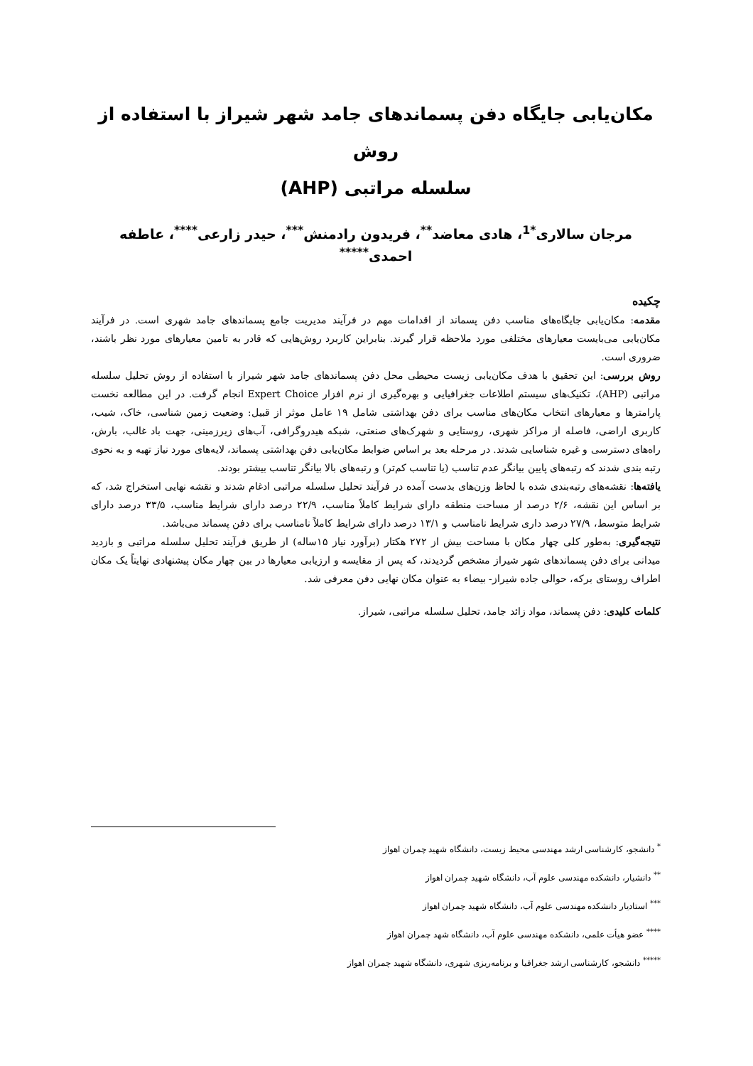مکان‌یابی جایگاه دفن پسماندهای جامد شهر شیراز با استفاده از روش
سلسله مراتبی (AHP)
مرجان سالاری<sup>*1</sup>، هادی معاضد<sup>**</sup>، فریدون رادمنش<sup>***</sup>، حیدر زارعی<sup>****</sup>، عاطفه احمدی<sup>*****</sup>
چکیده
مقدمه: مکان‌یابی جایگاه‌های مناسب دفن پسماند از اقدامات مهم در فرآیند مدیریت جامع پسماندهای جامد شهری است. در فرآیند مکان‌یابی می‌بایست معیارهای مختلفی مورد ملاحظه قرار گیرند. بنابراین کاربرد روش‌هایی که قادر به تامین معیارهای مورد نظر باشند، ضروری است.
روش بررسی: این تحقیق با هدف مکان‌یابی زیست محیطی محل دفن پسماندهای جامد شهر شیراز با استفاده از روش تحلیل سلسله مراتبی (AHP)، تکنیک‌های سیستم اطلاعات جغرافیایی و بهره‌گیری از نرم افزار Expert Choice انجام گرفت. در این مطالعه نخست پارامترها و معیارهای انتخاب مکان‌های مناسب برای دفن بهداشتی شامل ۱۹ عامل موثر از قبیل: وضعیت زمین شناسی، خاک، شیب، کاربری اراضی، فاصله از مراکز شهری، روستایی و شهرک‌های صنعتی، شبکه هیدروگرافی، آب‌های زیرزمینی، جهت باد غالب، بارش، راه‌های دسترسی و غیره شناسایی شدند. در مرحله بعد بر اساس ضوابط مکان‌یابی دفن بهداشتی پسماند، لایه‌های مورد نیاز تهیه و به نحوی رتبه بندی شدند که رتبه‌های پایین بیانگر عدم تناسب (یا تناسب کم‌تر) و رتبه‌های بالا بیانگر تناسب بیشتر بودند.
یافته‌ها: نقشه‌های رتبه‌بندی شده با لحاظ وزن‌های بدست آمده در فرآیند تحلیل سلسله مراتبی ادغام شدند و نقشه نهایی استخراج شد، که بر اساس این نقشه، ۲/۶ درصد از مساحت منطقه دارای شرایط کاملاً مناسب، ۲۲/۹ درصد دارای شرایط مناسب، ۳۳/۵ درصد دارای شرایط متوسط، ۲۷/۹ درصد داری شرایط نامناسب و ۱۳/۱ درصد دارای شرایط کاملاً نامناسب برای دفن پسماند می‌باشد.
نتیجه‌گیری: به‌طور کلی چهار مکان با مساحت بیش از ۲۷۲ هکتار (برآورد نیاز ۱۵ساله) از طریق فرآیند تحلیل سلسله مراتبی و بازدید میدانی برای دفن پسماندهای شهر شیراز مشخص گردیدند، که پس از مقایسه و ارزیابی معیارها در بین چهار مکان پیشنهادی نهایتاً یک مکان اطراف روستای برکه، حوالی جاده شیراز- بیضاء به عنوان مکان نهایی دفن معرفی شد.
کلمات کلیدی: دفن پسماند، مواد زائد جامد، تحلیل سلسله مراتبی، شیراز.
<sup>*</sup> دانشجو، کارشناسی ارشد مهندسی محیط زیست، دانشگاه شهید چمران اهواز
<sup>**</sup> دانشیار، دانشکده مهندسی علوم آب، دانشگاه شهید چمران اهواز
<sup>***</sup> استادیار دانشکده مهندسی علوم آب، دانشگاه شهید چمران اهواز
<sup>****</sup> عضو هیأت علمی، دانشکده مهندسی علوم آب، دانشگاه شهد چمران اهواز
<sup>*****</sup> دانشجو، کارشناسی ارشد جغرافیا و برنامه‌ریزی شهری، دانشگاه شهید چمران اهواز